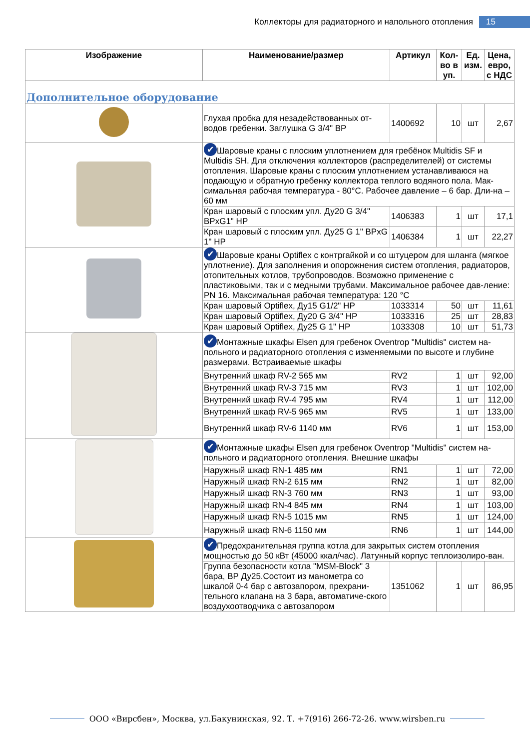Коллекторы для радиаторного и напольного отопления 15
| Изображение | Наименование/размер | Артикул | Кол-во в уп. | Ед. изм. | Цена, евро, с НДС |
| --- | --- | --- | --- | --- | --- |
| Дополнительное оборудование | | | | | |
| | Глухая пробка для незадействованных от-водов гребенки. Заглушка G 3/4" ВР | 1400692 | 10 | шт | 2,67 |
| | ✔ Шаровые краны с плоским уплотнением для гребёнок Multidis SF и Multidis SH. Для отключения коллекторов (распределителей) от системы отопления. Шаровые краны с плоским уплотнением устанавливаюся на подающую и обратную гребенку коллектора теплого водяного пола. Мак-симальная рабочая температура - 80°C. Рабочее давление – 6 бар. Дли-на – 60 мм | | | | |
| | Кран шаровый с плоским упл. Ду20 G 3/4" ВРxG1" НР | 1406383 | 1 | шт | 17,1 |
| | Кран шаровый с плоским упл. Ду25 G 1" ВРxG 1" НР | 1406384 | 1 | шт | 22,27 |
| | ✔ Шаровые краны Optiflex с контргайкой и со штуцером для шланга (мягкое уплотнение). Для заполнения и опорожнения систем отопления, радиаторов, отопительных котлов, трубопроводов. Возможно применение с пластиковыми, так и с медными трубами. Максимальное рабочее дав-ление: PN 16. Максимальная рабочая температура: 120 °C | | | | |
| | Кран шаровый Optiflex, Ду15 G1/2" НР | 1033314 | 50 | шт | 11,61 |
| | Кран шаровый Optiflex, Ду20 G 3/4" НР | 1033316 | 25 | шт | 28,83 |
| | Кран шаровый Optiflex, Ду25 G 1" НР | 1033308 | 10 | шт | 51,73 |
| | ✔ Монтажные шкафы Elsen для гребенок Oventrop "Multidis" систем на-польного и радиаторного отопления с изменяемыми по высоте и глубине размерами. Встраиваемые шкафы | | | | |
| | Внутренний шкаф RV-2 565 мм | RV2 | 1 | шт | 92,00 |
| | Внутренний шкаф RV-3 715 мм | RV3 | 1 | шт | 102,00 |
| | Внутренний шкаф RV-4 795 мм | RV4 | 1 | шт | 112,00 |
| | Внутренний шкаф RV-5 965 мм | RV5 | 1 | шт | 133,00 |
| | Внутренний шкаф RV-6 1140 мм | RV6 | 1 | шт | 153,00 |
| | ✔ Монтажные шкафы Elsen для гребенок Oventrop "Multidis" систем на-польного и радиаторного отопления. Внешние шкафы | | | | |
| | Наружный шкаф RN-1 485 мм | RN1 | 1 | шт | 72,00 |
| | Наружный шкаф RN-2 615 мм | RN2 | 1 | шт | 82,00 |
| | Наружный шкаф RN-3 760 мм | RN3 | 1 | шт | 93,00 |
| | Наружный шкаф RN-4 845 мм | RN4 | 1 | шт | 103,00 |
| | Наружный шкаф RN-5 1015 мм | RN5 | 1 | шт | 124,00 |
| | Наружный шкаф RN-6 1150 мм | RN6 | 1 | шт | 144,00 |
| | ✔ Предохранительная группа котла для закрытых систем отопления мощностью до 50 кВт (45000 ккал/час). Латунный корпус теплоизолиро-ван. | | | | |
| | Группа безопасности котла "MSM-Block" 3 бара, ВР Ду25.Состоит из манометра со шкалой 0-4 бар с автозапором, прехрани-тельного клапана на 3 бара, автоматиче-ского воздухоотводчика с автозапором | 1351062 | 1 | шт | 86,95 |
ООО «Вирсбен», Москва, ул.Бакунинская, 92. Т. +7(916) 266-72-26. www.wirsben.ru